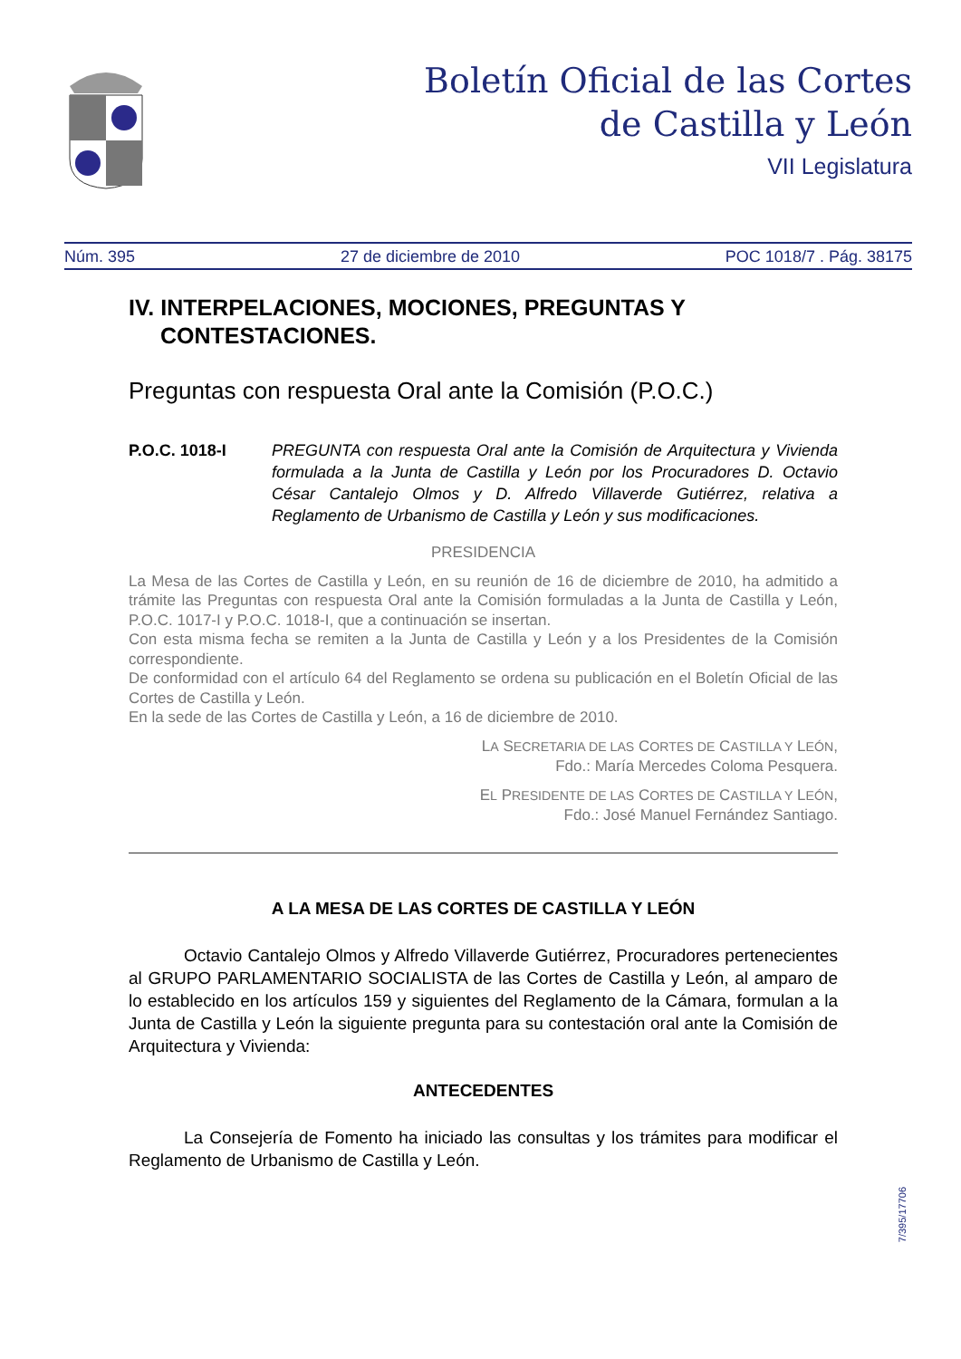Boletín Oficial de las Cortes
de Castilla y León
VII Legislatura
Núm. 395 27 de diciembre de 2010 POC 1018/7 . Pág. 38175
IV. INTERPELACIONES, MOCIONES, PREGUNTAS Y CONTESTACIONES.
Preguntas con respuesta Oral ante la Comisión (P.O.C.)
P.O.C. 1018-I PREGUNTA con respuesta Oral ante la Comisión de Arquitectura y Vivienda formulada a la Junta de Castilla y León por los Procuradores D. Octavio César Cantalejo Olmos y D. Alfredo Villaverde Gutiérrez, relativa a Reglamento de Urbanismo de Castilla y León y sus modificaciones.
PRESIDENCIA
La Mesa de las Cortes de Castilla y León, en su reunión de 16 de diciembre de 2010, ha admitido a trámite las Preguntas con respuesta Oral ante la Comisión formuladas a la Junta de Castilla y León, P.O.C. 1017-I y P.O.C. 1018-I, que a continuación se insertan.
Con esta misma fecha se remiten a la Junta de Castilla y León y a los Presidentes de la Comisión correspondiente.
De conformidad con el artículo 64 del Reglamento se ordena su publicación en el Boletín Oficial de las Cortes de Castilla y León.
En la sede de las Cortes de Castilla y León, a 16 de diciembre de 2010.
LA SECRETARIA DE LAS CORTES DE CASTILLA Y LEÓN,
Fdo.: María Mercedes Coloma Pesquera.
EL PRESIDENTE DE LAS CORTES DE CASTILLA Y LEÓN,
Fdo.: José Manuel Fernández Santiago.
A LA MESA DE LAS CORTES DE CASTILLA Y LEÓN
Octavio Cantalejo Olmos y Alfredo Villaverde Gutiérrez, Procuradores pertenecientes al GRUPO PARLAMENTARIO SOCIALISTA de las Cortes de Castilla y León, al amparo de lo establecido en los artículos 159 y siguientes del Reglamento de la Cámara, formulan a la Junta de Castilla y León la siguiente pregunta para su contestación oral ante la Comisión de Arquitectura y Vivienda:
ANTECEDENTES
La Consejería de Fomento ha iniciado las consultas y los trámites para modificar el Reglamento de Urbanismo de Castilla y León.
7/395/17706